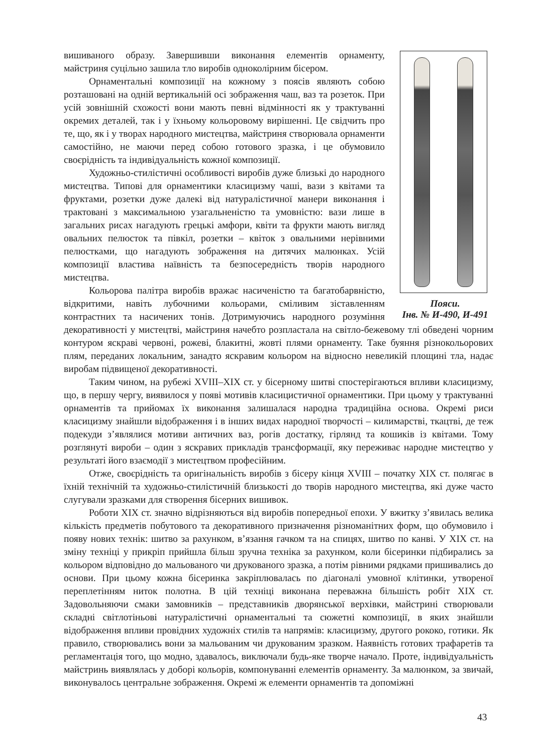Пояси.
Інв. № И-490, И-491
вишиваного образу. Завершивши виконання елементів орнаменту, майстриня суцільно зашила тло виробів одноколірним бісером.
Орнаментальні композиції на кожному з поясів являють собою розташовані на одній вертикальній осі зображення чаш, ваз та розеток. При усій зовнішній схожості вони мають певні відмінності як у трактуванні окремих деталей, так і у їхньому кольоровому вирішенні. Це свідчить про те, що, як і у творах народного мистецтва, майстриня створювала орнаменти самостійно, не маючи перед собою готового зразка, і це обумовило своєрідність та індивідуальність кожної композиції.
Художньо-стилістичні особливості виробів дуже близькі до народного мистецтва. Типові для орнаментики класицизму чаші, вази з квітами та фруктами, розетки дуже далекі від натуралістичної манери виконання і трактовані з максимальною узагальненістю та умовністю: вази лише в загальних рисах нагадують грецькі амфори, квіти та фрукти мають вигляд овальних пелюсток та півкіл, розетки – квіток з овальними нерівними пелюстками, що нагадують зображення на дитячих малюнках. Усій композиції властива наївність та безпосередність творів народного мистецтва.
Кольорова палітра виробів вражає насиченістю та багатобарвністю, відкритими, навіть лубочними кольорами, сміливим зіставленням контрастних та насичених тонів. Дотримуючись народного розуміння декоративності у мистецтві, майстриня начебто розпластала на світло-бежевому тлі обведені чорним контуром яскраві червоні, рожеві, блакитні, жовті плями орнаменту. Таке буяння різнокольорових плям, переданих локальним, занадто яскравим кольором на відносно невеликій площині тла, надає виробам підвищеної декоративності.
Таким чином, на рубежі XVIII–XIX ст. у бісерному шитві спостерігаються впливи класицизму, що, в першу чергу, виявилося у появі мотивів класицистичної орнаментики. При цьому у трактуванні орнаментів та прийомах їх виконання залишалася народна традиційна основа. Окремі риси класицизму знайшли відображення і в інших видах народної творчості – килимарстві, ткацтві, де теж подекуди з’являлися мотиви античних ваз, рогів достатку, гірлянд та кошиків із квітами. Тому розглянуті вироби – один з яскравих прикладів трансформації, яку переживає народне мистецтво у результаті його взаємодії з мистецтвом професійним.
Отже, своєрідність та оригінальність виробів з бісеру кінця XVIII – початку XIX ст. полягає в їхній технічній та художньо-стилістичній близькості до творів народного мистецтва, які дуже часто слугували зразками для створення бісерних вишивок.
Роботи XIX ст. значно відрізняються від виробів попередньої епохи. У вжитку з’явилась велика кількість предметів побутового та декоративного призначення різноманітних форм, що обумовило і появу нових технік: шитво за рахунком, в’язання гачком та на спицях, шитво по канві. У XIX ст. на зміну техніці у прикріп прийшла більш зручна техніка за рахунком, коли бісеринки підбирались за кольором відповідно до мальованого чи друкованого зразка, а потім рівними рядками пришивались до основи. При цьому кожна бісеринка закріплювалась по діагоналі умовної клітинки, утвореної переплетінням ниток полотна. В цій техніці виконана переважна більшість робіт XIX ст. Задовольняючи смаки замовників – представників дворянської верхівки, майстрині створювали складні світлотіньові натуралістичні орнаментальні та сюжетні композиції, в яких знайшли відображення впливи провідних художніх стилів та напрямів: класицизму, другого рококо, готики. Як правило, створювались вони за мальованим чи друкованим зразком. Наявність готових трафаретів та регламентація того, що модно, здавалось, виключали будь-яке творче начало. Проте, індивідуальність майстринь виявлялась у доборі кольорів, компонуванні елементів орнаменту. За малюнком, за звичай, виконувалось центральне зображення. Окремі ж елементи орнаментів та допоміжні
43